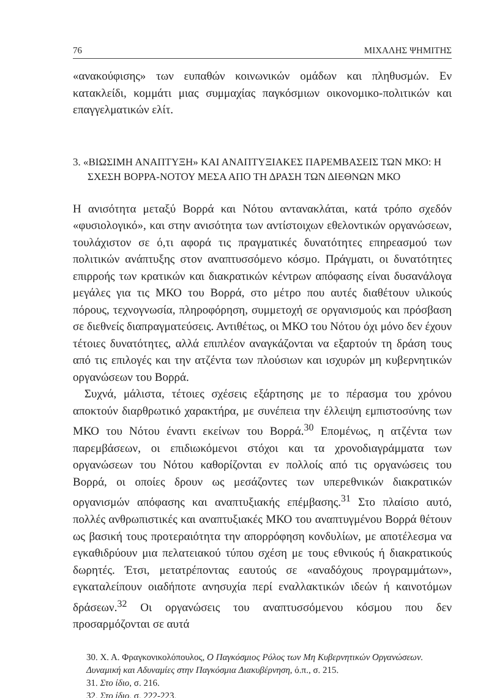76 ΜΙΧΑΛΗΣ ΨΗΜΙΤΗΣ
«ανακούφισης» των ευπαθών κοινωνικών ομάδων και πληθυσμών. Εν κατακλείδι, κομμάτι μιας συμμαχίας παγκόσμιων οικονομικο-πολιτικών και επαγγελματικών ελίτ.
3. «ΒΙΩΣΙΜΗ ΑΝΑΠΤΥΞΗ» ΚΑΙ ΑΝΑΠΤΥΞΙΑΚΕΣ ΠΑΡΕΜΒΑΣΕΙΣ ΤΩΝ ΜΚΟ: Η ΣΧΕΣΗ ΒΟΡΡΑ-ΝΟΤΟΥ ΜΕΣΑ ΑΠΟ ΤΗ ΔΡΑΣΗ ΤΩΝ ΔΙΕΘΝΩΝ ΜΚΟ
Η ανισότητα μεταξύ Βορρά και Νότου αντανακλάται, κατά τρόπο σχεδόν «φυσιολογικό», και στην ανισότητα των αντίστοιχων εθελοντικών οργανώσεων, τουλάχιστον σε ό,τι αφορά τις πραγματικές δυνατότητες επηρεασμού των πολιτικών ανάπτυξης στον αναπτυσσόμενο κόσμο. Πράγματι, οι δυνατότητες επιρροής των κρατικών και διακρατικών κέντρων απόφασης είναι δυσανάλογα μεγάλες για τις ΜΚΟ του Βορρά, στο μέτρο που αυτές διαθέτουν υλικούς πόρους, τεχνογνωσία, πληροφόρηση, συμμετοχή σε οργανισμούς και πρόσβαση σε διεθνείς διαπραγματεύσεις. Αντιθέτως, οι ΜΚΟ του Νότου όχι μόνο δεν έχουν τέτοιες δυνατότητες, αλλά επιπλέον αναγκάζονται να εξαρτούν τη δράση τους από τις επιλογές και την ατζέντα των πλούσιων και ισχυρών μη κυβερνητικών οργανώσεων του Βορρά.
Συχνά, μάλιστα, τέτοιες σχέσεις εξάρτησης με το πέρασμα του χρόνου αποκτούν διαρθρωτικό χαρακτήρα, με συνέπεια την έλλειψη εμπιστοσύνης των ΜΚΟ του Νότου έναντι εκείνων του Βορρά.<sup>30</sup> Επομένως, η ατζέντα των παρεμβάσεων, οι επιδιωκόμενοι στόχοι και τα χρονοδιαγράμματα των οργανώσεων του Νότου καθορίζονται εν πολλοίς από τις οργανώσεις του Βορρά, οι οποίες δρουν ως μεσάζοντες των υπερεθνικών διακρατικών οργανισμών απόφασης και αναπτυξιακής επέμβασης.<sup>31</sup> Στο πλαίσιο αυτό, πολλές ανθρωπιστικές και αναπτυξιακές ΜΚΟ του αναπτυγμένου Βορρά θέτουν ως βασική τους προτεραιότητα την απορρόφηση κονδυλίων, με αποτέλεσμα να εγκαθιδρύουν μια πελατειακού τύπου σχέση με τους εθνικούς ή διακρατικούς δωρητές. Έτσι, μετατρέποντας εαυτούς σε «αναδόχους προγραμμάτων», εγκαταλείπουν οιαδήποτε ανησυχία περί εναλλακτικών ιδεών ή καινοτόμων δράσεων.<sup>32</sup> Οι οργανώσεις του αναπτυσσόμενου κόσμου που δεν προσαρμόζονται σε αυτά
30. Χ. Α. Φραγκονικολόπουλος, Ο Παγκόσμιος Ρόλος των Μη Κυβερνητικών Οργανώσεων. Δυναμική και Αδυναμίες στην Παγκόσμια Διακυβέρνηση, ό.π., σ. 215.
31. Στο ίδιο, σ. 216.
32. Στο ίδιο, σ. 222-223.